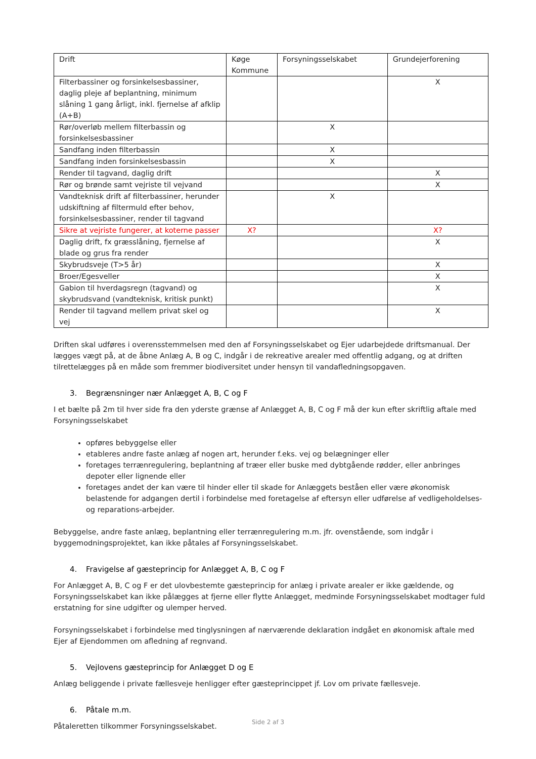| Drift | Køge Kommune | Forsyningsselskabet | Grundejerforening |
| --- | --- | --- | --- |
| Filterbassiner og forsinkelsesbassiner, daglig pleje af beplantning, minimum slåning 1 gang årligt, inkl. fjernelse af afklip (A+B) | | | X |
| Rør/overløb mellem filterbassin og forsinkelsesbassiner | | X | |
| Sandfang inden filterbassin | | X | |
| Sandfang inden forsinkelsesbassin | | X | |
| Render til tagvand, daglig drift | | | X |
| Rør og brønde samt vejriste til vejvand | | | X |
| Vandteknisk drift af filterbassiner, herunder udskiftning af filtermuld efter behov, forsinkelsesbassiner, render til tagvand | | X | |
| Sikre at vejriste fungerer, at koterne passer | X? | | X? |
| Daglig drift, fx græsslåning, fjernelse af blade og grus fra render | | | X |
| Skybrudsveje (T>5 år) | | | X |
| Broer/Egesveller | | | X |
| Gabion til hverdagsregn (tagvand) og skybrudsvand (vandteknisk, kritisk punkt) | | | X |
| Render til tagvand mellem privat skel og vej | | | X |
Driften skal udføres i overensstemmelsen med den af Forsyningsselskabet og Ejer udarbejdede driftsmanual. Der lægges vægt på, at de åbne Anlæg A, B og C, indgår i de rekreative arealer med offentlig adgang, og at driften tilrettelægges på en måde som fremmer biodiversitet under hensyn til vandafledningsopgaven.
3. Begrænsninger nær Anlægget A, B, C og F
I et bælte på 2m til hver side fra den yderste grænse af Anlægget A, B, C og F må der kun efter skriftlig aftale med Forsyningsselskabet
opføres bebyggelse eller
etableres andre faste anlæg af nogen art, herunder f.eks. vej og belægninger eller
foretages terrænregulering, beplantning af træer eller buske med dybtgående rødder, eller anbringes depoter eller lignende eller
foretages andet der kan være til hinder eller til skade for Anlæggets beståen eller være økonomisk belastende for adgangen dertil i forbindelse med foretagelse af eftersyn eller udførelse af vedligeholdelses- og reparations-arbejder.
Bebyggelse, andre faste anlæg, beplantning eller terrænregulering m.m. jfr. ovenstående, som indgår i byggemodningsprojektet, kan ikke påtales af Forsyningsselskabet.
4. Fravigelse af gæsteprincip for Anlægget A, B, C og F
For Anlægget A, B, C og F er det ulovbestemte gæsteprincip for anlæg i private arealer er ikke gældende, og Forsyningsselskabet kan ikke pålægges at fjerne eller flytte Anlægget, medminde Forsyningsselskabet modtager fuld erstatning for sine udgifter og ulemper herved.
Forsyningsselskabet i forbindelse med tinglysningen af nærværende deklaration indgået en økonomisk aftale med Ejer af Ejendommen om afledning af regnvand.
5. Vejlovens gæsteprincip for Anlægget D og E
Anlæg beliggende i private fællesveje henligger efter gæsteprincippet jf. Lov om private fællesveje.
6. Påtale m.m.
Påtaleretten tilkommer Forsyningsselskabet.
Side 2 af 3